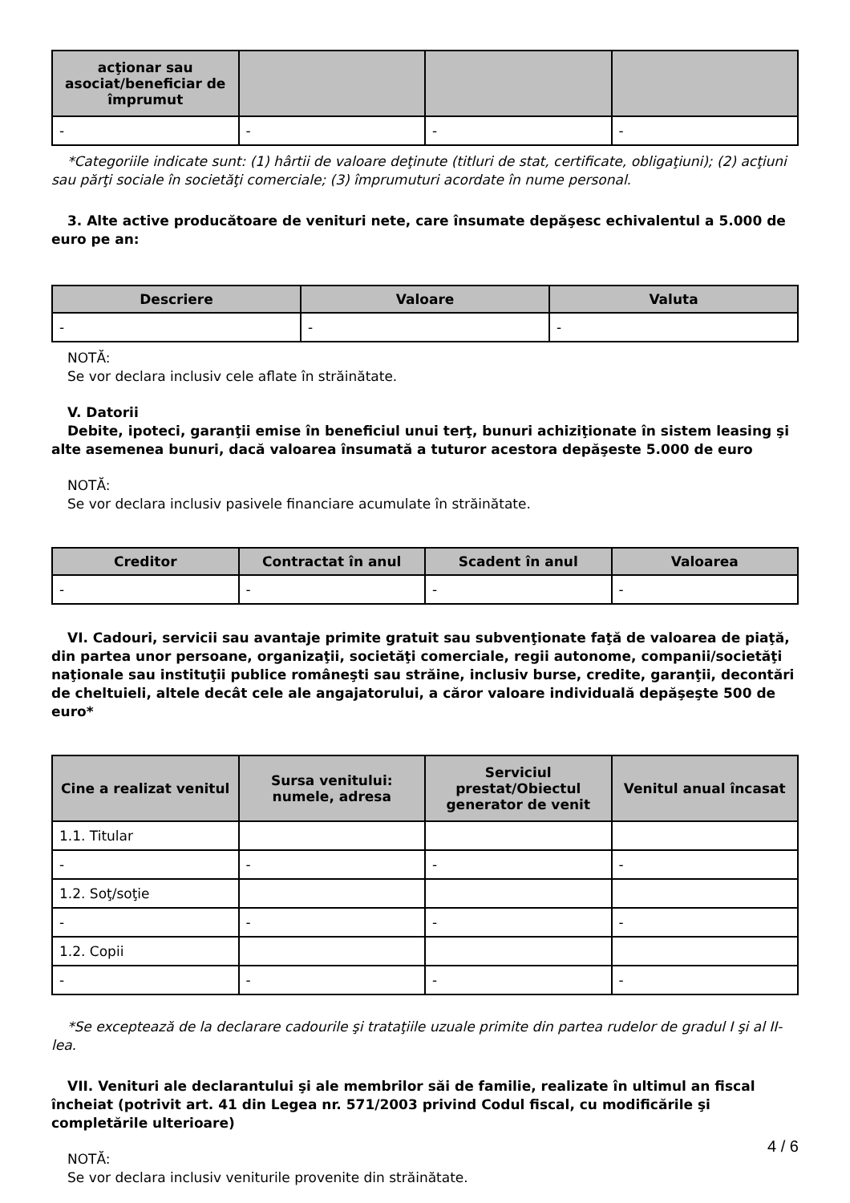| acţionar sau asociat/beneficiar de împrumut | | | |
| --- | --- | --- | --- |
| - | - | - | - |
*Categoriile indicate sunt: (1) hârtii de valoare deţinute (titluri de stat, certificate, obligaţiuni); (2) acţiuni sau părţi sociale în societăţi comerciale; (3) împrumuturi acordate în nume personal.
3. Alte active producătoare de venituri nete, care însumate depăşesc echivalentul a 5.000 de euro pe an:
| Descriere | Valoare | Valuta |
| --- | --- | --- |
| - | - | - |
NOTĂ:
Se vor declara inclusiv cele aflate în străinătate.
V. Datorii
Debite, ipoteci, garanţii emise în beneficiul unui terţ, bunuri achiziţionate în sistem leasing şi alte asemenea bunuri, dacă valoarea însumată a tuturor acestora depăşeste 5.000 de euro
NOTĂ:
Se vor declara inclusiv pasivele financiare acumulate în străinătate.
| Creditor | Contractat în anul | Scadent în anul | Valoarea |
| --- | --- | --- | --- |
| - | - | - | - |
VI. Cadouri, servicii sau avantaje primite gratuit sau subvenţionate faţă de valoarea de piaţă, din partea unor persoane, organizaţii, societăţi comerciale, regii autonome, companii/societăţi naţionale sau instituţii publice româneşti sau străine, inclusiv burse, credite, garanţii, decontări de cheltuieli, altele decât cele ale angajatorului, a căror valoare individuală depăşeşte 500 de euro*
| Cine a realizat venitul | Sursa venitului: numele, adresa | Serviciul prestat/Obiectul generator de venit | Venitul anual încasat |
| --- | --- | --- | --- |
| 1.1. Titular | | | |
| - | - | - | - |
| 1.2. Soţ/soţie | | | |
| - | - | - | - |
| 1.2. Copii | | | |
| - | - | - | - |
*Se exceptează de la declarare cadourile şi trataţiile uzuale primite din partea rudelor de gradul I şi al II-lea.
VII. Venituri ale declarantului şi ale membrilor săi de familie, realizate în ultimul an fiscal încheiat (potrivit art. 41 din Legea nr. 571/2003 privind Codul fiscal, cu modificările şi completările ulterioare)
NOTĂ:
Se vor declara inclusiv veniturile provenite din străinătate.
4 / 6